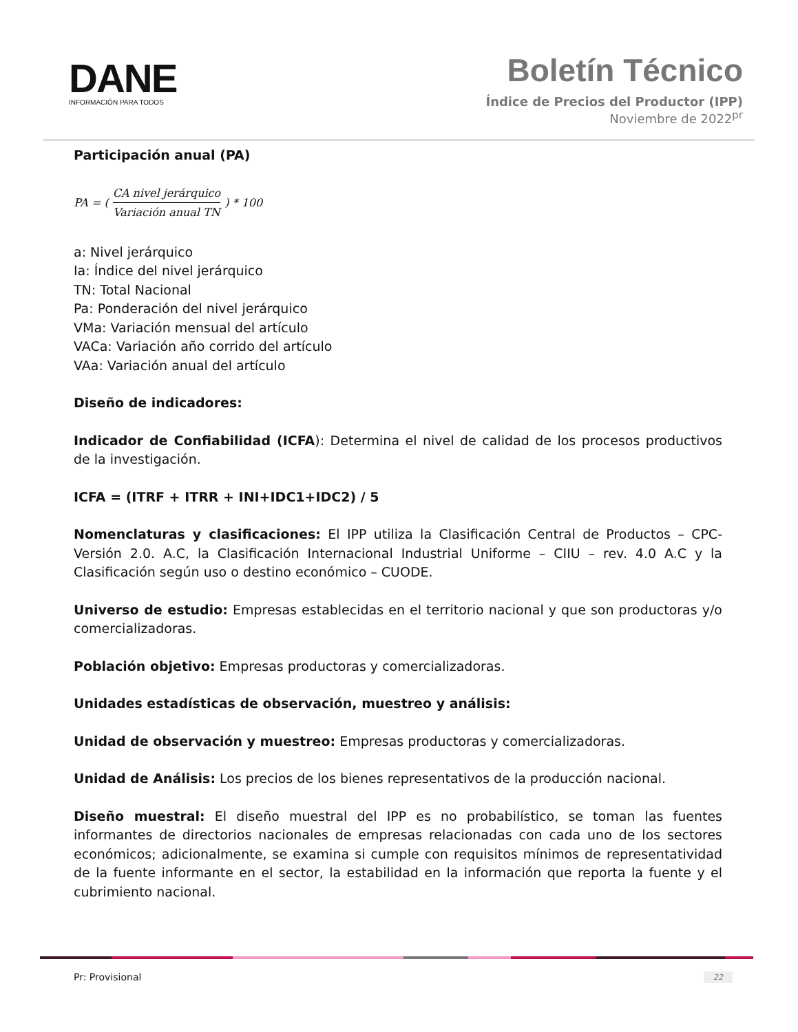DANE
INFORMACIÓN PARA TODOS
Boletín Técnico
Índice de Precios del Productor (IPP)
Noviembre de 2022<sup>pr</sup>
Participación anual (PA)
PA = (CA nivel jerárquico Variación anual TN) * 100
a: Nivel jerárquico
Ia: Índice del nivel jerárquico
TN: Total Nacional
Pa: Ponderación del nivel jerárquico
VMa: Variación mensual del artículo
VACa: Variación año corrido del artículo
VAa: Variación anual del artículo
Diseño de indicadores:
Indicador de Confiabilidad (ICFA): Determina el nivel de calidad de los procesos productivos de la investigación.
ICFA = (ITRF + ITRR + INI+IDC1+IDC2) / 5
Nomenclaturas y clasificaciones: El IPP utiliza la Clasificación Central de Productos – CPC- Versión 2.0. A.C, la Clasificación Internacional Industrial Uniforme – CIIU – rev. 4.0 A.C y la Clasificación según uso o destino económico – CUODE.
Universo de estudio: Empresas establecidas en el territorio nacional y que son productoras y/o comercializadoras.
Población objetivo: Empresas productoras y comercializadoras.
Unidades estadísticas de observación, muestreo y análisis:
Unidad de observación y muestreo: Empresas productoras y comercializadoras.
Unidad de Análisis: Los precios de los bienes representativos de la producción nacional.
Diseño muestral: El diseño muestral del IPP es no probabilístico, se toman las fuentes informantes de directorios nacionales de empresas relacionadas con cada uno de los sectores económicos; adicionalmente, se examina si cumple con requisitos mínimos de representatividad de la fuente informante en el sector, la estabilidad en la información que reporta la fuente y el cubrimiento nacional.
Pr: Provisional 22